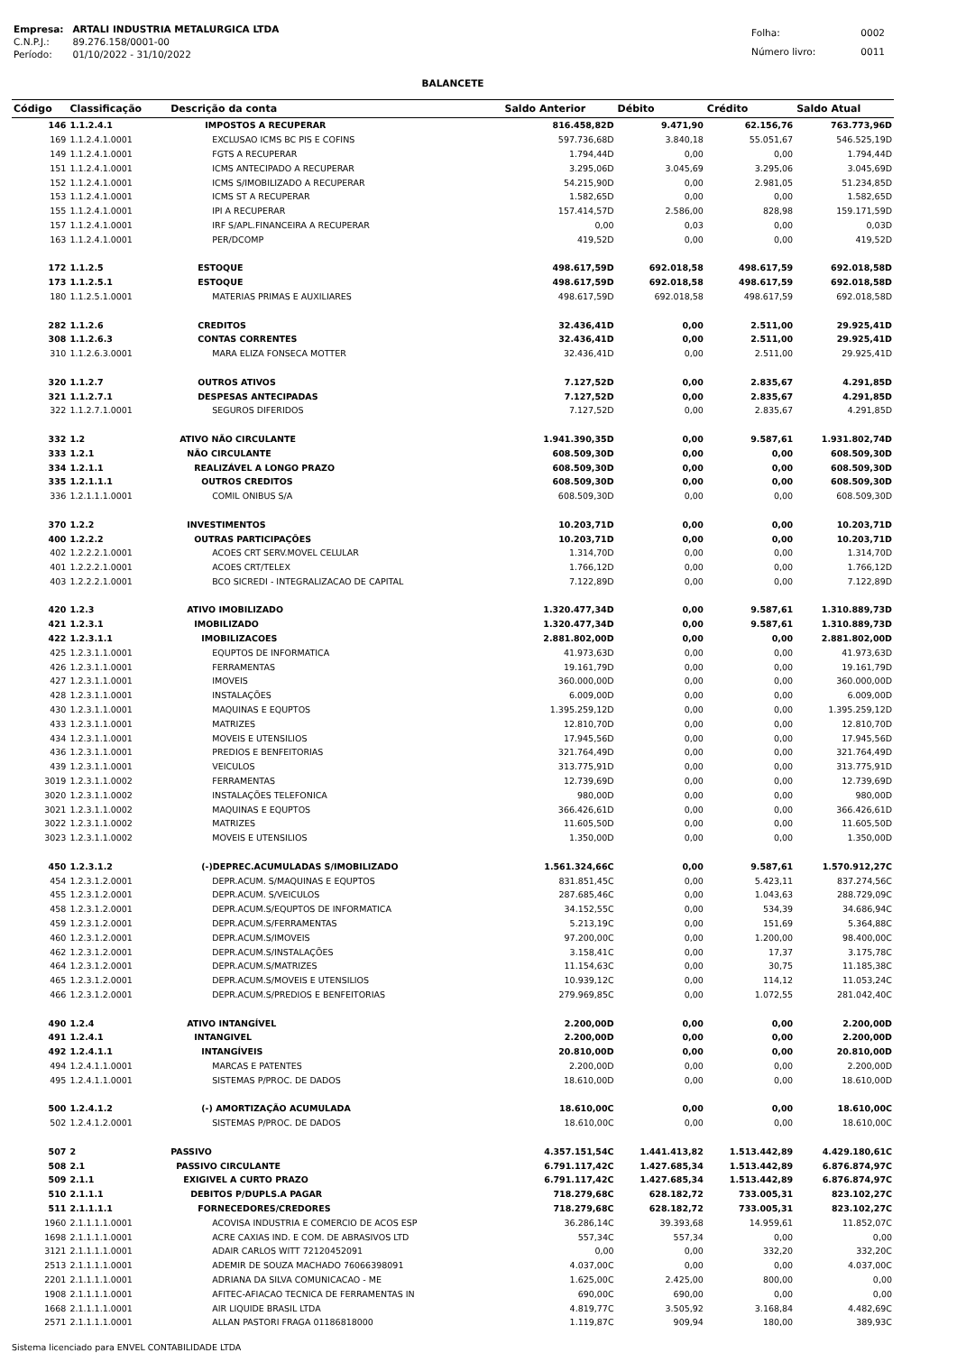| Empresa: | ARTALI INDUSTRIA METALURGICA LTDA |
| C.N.P.J.: | 89.276.158/0001-00 |
| Período: | 01/10/2022 - 31/10/2022 |
| Folha: | 0002 |
| Número livro: | 0011 |
BALANCETE
| Código | Classificação | Descrição da conta | Saldo Anterior | Débito | Crédito | Saldo Atual |
| --- | --- | --- | --- | --- | --- | --- |
| 146 | 1.1.2.4.1 | IMPOSTOS A RECUPERAR | 816.458,82D | 9.471,90 | 62.156,76 | 763.773,96D |
| 169 | 1.1.2.4.1.0001 | EXCLUSAO ICMS BC PIS E COFINS | 597.736,68D | 3.840,18 | 55.051,67 | 546.525,19D |
| 149 | 1.1.2.4.1.0001 | FGTS A RECUPERAR | 1.794,44D | 0,00 | 0,00 | 1.794,44D |
| 151 | 1.1.2.4.1.0001 | ICMS ANTECIPADO A RECUPERAR | 3.295,06D | 3.045,69 | 3.295,06 | 3.045,69D |
| 152 | 1.1.2.4.1.0001 | ICMS S/IMOBILIZADO A RECUPERAR | 54.215,90D | 0,00 | 2.981,05 | 51.234,85D |
| 153 | 1.1.2.4.1.0001 | ICMS ST A RECUPERAR | 1.582,65D | 0,00 | 0,00 | 1.582,65D |
| 155 | 1.1.2.4.1.0001 | IPI A RECUPERAR | 157.414,57D | 2.586,00 | 828,98 | 159.171,59D |
| 157 | 1.1.2.4.1.0001 | IRF S/APL.FINANCEIRA A RECUPERAR | 0,00 | 0,03 | 0,00 | 0,03D |
| 163 | 1.1.2.4.1.0001 | PER/DCOMP | 419,52D | 0,00 | 0,00 | 419,52D |
| 172 | 1.1.2.5 | ESTOQUE | 498.617,59D | 692.018,58 | 498.617,59 | 692.018,58D |
| 173 | 1.1.2.5.1 | ESTOQUE | 498.617,59D | 692.018,58 | 498.617,59 | 692.018,58D |
| 180 | 1.1.2.5.1.0001 | MATERIAS PRIMAS E AUXILIARES | 498.617,59D | 692.018,58 | 498.617,59 | 692.018,58D |
| 282 | 1.1.2.6 | CREDITOS | 32.436,41D | 0,00 | 2.511,00 | 29.925,41D |
| 308 | 1.1.2.6.3 | CONTAS CORRENTES | 32.436,41D | 0,00 | 2.511,00 | 29.925,41D |
| 310 | 1.1.2.6.3.0001 | MARA ELIZA FONSECA MOTTER | 32.436,41D | 0,00 | 2.511,00 | 29.925,41D |
| 320 | 1.1.2.7 | OUTROS ATIVOS | 7.127,52D | 0,00 | 2.835,67 | 4.291,85D |
| 321 | 1.1.2.7.1 | DESPESAS ANTECIPADAS | 7.127,52D | 0,00 | 2.835,67 | 4.291,85D |
| 322 | 1.1.2.7.1.0001 | SEGUROS DIFERIDOS | 7.127,52D | 0,00 | 2.835,67 | 4.291,85D |
| 332 | 1.2 | ATIVO NÃO CIRCULANTE | 1.941.390,35D | 0,00 | 9.587,61 | 1.931.802,74D |
| 333 | 1.2.1 | NÃO CIRCULANTE | 608.509,30D | 0,00 | 0,00 | 608.509,30D |
| 334 | 1.2.1.1 | REALIZÁVEL A LONGO PRAZO | 608.509,30D | 0,00 | 0,00 | 608.509,30D |
| 335 | 1.2.1.1.1 | OUTROS CREDITOS | 608.509,30D | 0,00 | 0,00 | 608.509,30D |
| 336 | 1.2.1.1.1.0001 | COMIL ONIBUS S/A | 608.509,30D | 0,00 | 0,00 | 608.509,30D |
| 370 | 1.2.2 | INVESTIMENTOS | 10.203,71D | 0,00 | 0,00 | 10.203,71D |
| 400 | 1.2.2.2 | OUTRAS PARTICIPAÇÕES | 10.203,71D | 0,00 | 0,00 | 10.203,71D |
| 402 | 1.2.2.2.1.0001 | ACOES CRT SERV.MOVEL CELULAR | 1.314,70D | 0,00 | 0,00 | 1.314,70D |
| 401 | 1.2.2.2.1.0001 | ACOES CRT/TELEX | 1.766,12D | 0,00 | 0,00 | 1.766,12D |
| 403 | 1.2.2.2.1.0001 | BCO SICREDI - INTEGRALIZACAO DE CAPITAL | 7.122,89D | 0,00 | 0,00 | 7.122,89D |
| 420 | 1.2.3 | ATIVO IMOBILIZADO | 1.320.477,34D | 0,00 | 9.587,61 | 1.310.889,73D |
| 421 | 1.2.3.1 | IMOBILIZADO | 1.320.477,34D | 0,00 | 9.587,61 | 1.310.889,73D |
| 422 | 1.2.3.1.1 | IMOBILIZACOES | 2.881.802,00D | 0,00 | 0,00 | 2.881.802,00D |
| 425 | 1.2.3.1.1.0001 | EQUPTOS DE INFORMATICA | 41.973,63D | 0,00 | 0,00 | 41.973,63D |
| 426 | 1.2.3.1.1.0001 | FERRAMENTAS | 19.161,79D | 0,00 | 0,00 | 19.161,79D |
| 427 | 1.2.3.1.1.0001 | IMOVEIS | 360.000,00D | 0,00 | 0,00 | 360.000,00D |
| 428 | 1.2.3.1.1.0001 | INSTALAÇÕES | 6.009,00D | 0,00 | 0,00 | 6.009,00D |
| 430 | 1.2.3.1.1.0001 | MAQUINAS E EQUPTOS | 1.395.259,12D | 0,00 | 0,00 | 1.395.259,12D |
| 433 | 1.2.3.1.1.0001 | MATRIZES | 12.810,70D | 0,00 | 0,00 | 12.810,70D |
| 434 | 1.2.3.1.1.0001 | MOVEIS E UTENSILIOS | 17.945,56D | 0,00 | 0,00 | 17.945,56D |
| 436 | 1.2.3.1.1.0001 | PREDIOS E BENFEITORIAS | 321.764,49D | 0,00 | 0,00 | 321.764,49D |
| 439 | 1.2.3.1.1.0001 | VEICULOS | 313.775,91D | 0,00 | 0,00 | 313.775,91D |
| 3019 | 1.2.3.1.1.0002 | FERRAMENTAS | 12.739,69D | 0,00 | 0,00 | 12.739,69D |
| 3020 | 1.2.3.1.1.0002 | INSTALAÇÕES TELEFONICA | 980,00D | 0,00 | 0,00 | 980,00D |
| 3021 | 1.2.3.1.1.0002 | MAQUINAS E EQUPTOS | 366.426,61D | 0,00 | 0,00 | 366.426,61D |
| 3022 | 1.2.3.1.1.0002 | MATRIZES | 11.605,50D | 0,00 | 0,00 | 11.605,50D |
| 3023 | 1.2.3.1.1.0002 | MOVEIS E UTENSILIOS | 1.350,00D | 0,00 | 0,00 | 1.350,00D |
| 450 | 1.2.3.1.2 | (-)DEPREC.ACUMULADAS S/IMOBILIZADO | 1.561.324,66C | 0,00 | 9.587,61 | 1.570.912,27C |
| 454 | 1.2.3.1.2.0001 | DEPR.ACUM. S/MAQUINAS E EQUPTOS | 831.851,45C | 0,00 | 5.423,11 | 837.274,56C |
| 455 | 1.2.3.1.2.0001 | DEPR.ACUM. S/VEICULOS | 287.685,46C | 0,00 | 1.043,63 | 288.729,09C |
| 458 | 1.2.3.1.2.0001 | DEPR.ACUM.S/EQUPTOS DE INFORMATICA | 34.152,55C | 0,00 | 534,39 | 34.686,94C |
| 459 | 1.2.3.1.2.0001 | DEPR.ACUM.S/FERRAMENTAS | 5.213,19C | 0,00 | 151,69 | 5.364,88C |
| 460 | 1.2.3.1.2.0001 | DEPR.ACUM.S/IMOVEIS | 97.200,00C | 0,00 | 1.200,00 | 98.400,00C |
| 462 | 1.2.3.1.2.0001 | DEPR.ACUM.S/INSTALAÇÕES | 3.158,41C | 0,00 | 17,37 | 3.175,78C |
| 464 | 1.2.3.1.2.0001 | DEPR.ACUM.S/MATRIZES | 11.154,63C | 0,00 | 30,75 | 11.185,38C |
| 465 | 1.2.3.1.2.0001 | DEPR.ACUM.S/MOVEIS E UTENSILIOS | 10.939,12C | 0,00 | 114,12 | 11.053,24C |
| 466 | 1.2.3.1.2.0001 | DEPR.ACUM.S/PREDIOS E BENFEITORIAS | 279.969,85C | 0,00 | 1.072,55 | 281.042,40C |
| 490 | 1.2.4 | ATIVO INTANGÍVEL | 2.200,00D | 0,00 | 0,00 | 2.200,00D |
| 491 | 1.2.4.1 | INTANGIVEL | 2.200,00D | 0,00 | 0,00 | 2.200,00D |
| 492 | 1.2.4.1.1 | INTANGÍVEIS | 20.810,00D | 0,00 | 0,00 | 20.810,00D |
| 494 | 1.2.4.1.1.0001 | MARCAS E PATENTES | 2.200,00D | 0,00 | 0,00 | 2.200,00D |
| 495 | 1.2.4.1.1.0001 | SISTEMAS P/PROC. DE DADOS | 18.610,00D | 0,00 | 0,00 | 18.610,00D |
| 500 | 1.2.4.1.2 | (-) AMORTIZAÇÃO ACUMULADA | 18.610,00C | 0,00 | 0,00 | 18.610,00C |
| 502 | 1.2.4.1.2.0001 | SISTEMAS P/PROC. DE DADOS | 18.610,00C | 0,00 | 0,00 | 18.610,00C |
| 507 | 2 | PASSIVO | 4.357.151,54C | 1.441.413,82 | 1.513.442,89 | 4.429.180,61C |
| 508 | 2.1 | PASSIVO CIRCULANTE | 6.791.117,42C | 1.427.685,34 | 1.513.442,89 | 6.876.874,97C |
| 509 | 2.1.1 | EXIGIVEL A CURTO PRAZO | 6.791.117,42C | 1.427.685,34 | 1.513.442,89 | 6.876.874,97C |
| 510 | 2.1.1.1 | DEBITOS P/DUPLS.A PAGAR | 718.279,68C | 628.182,72 | 733.005,31 | 823.102,27C |
| 511 | 2.1.1.1.1 | FORNECEDORES/CREDORES | 718.279,68C | 628.182,72 | 733.005,31 | 823.102,27C |
| 1960 | 2.1.1.1.1.0001 | ACOVISA INDUSTRIA E COMERCIO DE ACOS ESP | 36.286,14C | 39.393,68 | 14.959,61 | 11.852,07C |
| 1698 | 2.1.1.1.1.0001 | ACRE CAXIAS IND. E COM. DE ABRASIVOS LTD | 557,34C | 557,34 | 0,00 | 0,00 |
| 3121 | 2.1.1.1.1.0001 | ADAIR CARLOS WITT 72120452091 | 0,00 | 0,00 | 332,20 | 332,20C |
| 2513 | 2.1.1.1.1.0001 | ADEMIR DE SOUZA MACHADO 76066398091 | 4.037,00C | 0,00 | 0,00 | 4.037,00C |
| 2201 | 2.1.1.1.1.0001 | ADRIANA DA SILVA COMUNICACAO - ME | 1.625,00C | 2.425,00 | 800,00 | 0,00 |
| 1908 | 2.1.1.1.1.0001 | AFITEC-AFIACAO TECNICA DE FERRAMENTAS IN | 690,00C | 690,00 | 0,00 | 0,00 |
| 1668 | 2.1.1.1.1.0001 | AIR LIQUIDE BRASIL LTDA | 4.819,77C | 3.505,92 | 3.168,84 | 4.482,69C |
| 2571 | 2.1.1.1.1.0001 | ALLAN PASTORI FRAGA 01186818000 | 1.119,87C | 909,94 | 180,00 | 389,93C |
Sistema licenciado para ENVEL CONTABILIDADE LTDA